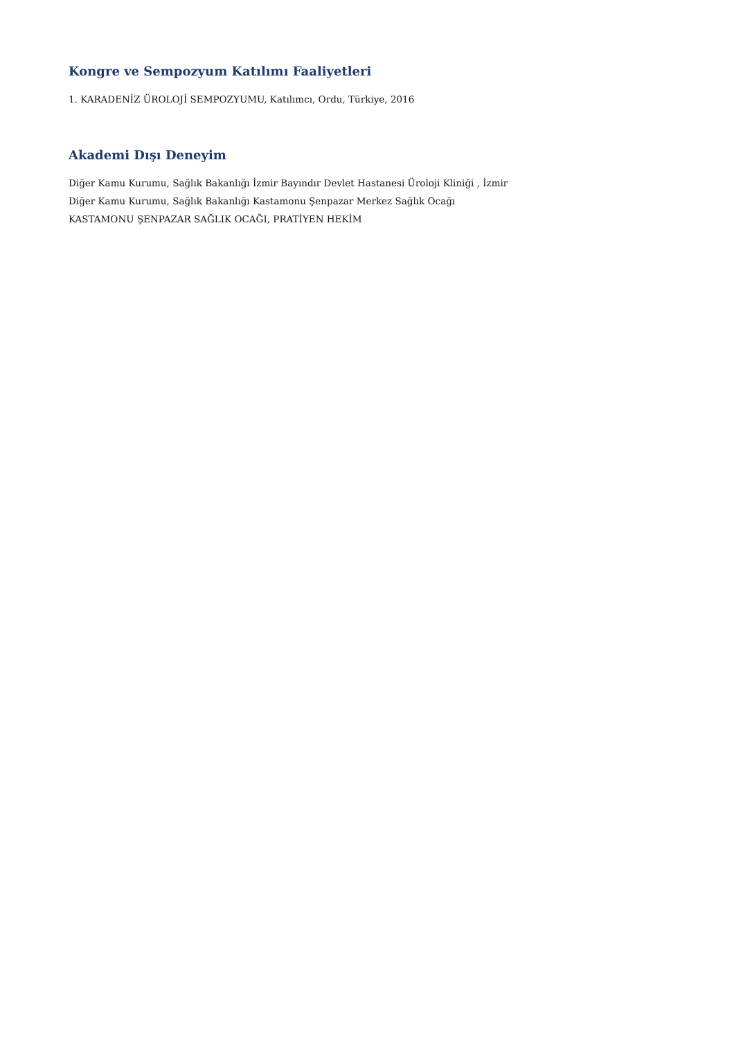Kongre ve Sempozyum Katılımı Faaliyetleri
1. KARADENİZ ÜROLOJİ SEMPOZYUMU, Katılımcı, Ordu, Türkiye, 2016
Akademi Dışı Deneyim
Diğer Kamu Kurumu, Sağlık Bakanlığı İzmir Bayındır Devlet Hastanesi Üroloji Kliniği , İzmir
Diğer Kamu Kurumu, Sağlık Bakanlığı Kastamonu Şenpazar Merkez Sağlık Ocağı
KASTAMONU ŞENPAZAR SAĞLIK OCAĞI, PRATİYEN HEKİM